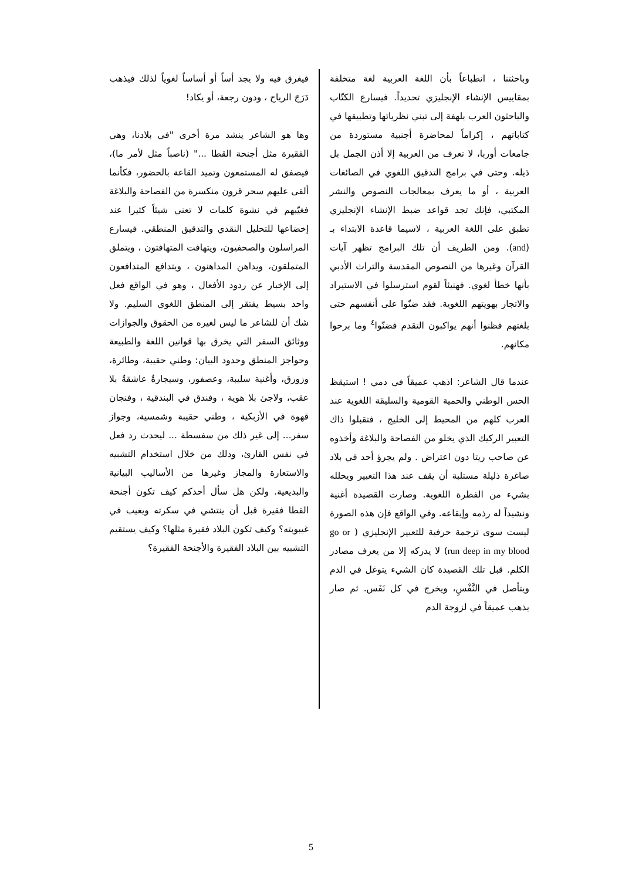وباحثتنا ، انطباعاً بأن اللغة العربية لغة متخلفة بمقاييس الإنشاء الإنجليزي تحديداً. فيسارع الكتّاب والباحثون العرب بلهفة إلى تبني نظرياتها وتطبيقها في كتاباتهم ، إكراماً لمحاضرة أجنبية مستوردة من جامعات أوربا، لا تعرف من العربية إلا أذن الجمل بل ذيله. وحتى في برامج التدقيق اللغوي في الصائغات العربية ، أو ما يعرف بمعالجات النصوص والنشر المكتبي، فإنك تجد قواعد ضبط الإنشاء الإنجليزي تطبق على اللغة العربية ، لاسيما قاعدة الابتداء بـ (and). ومن الطريف أن تلك البرامج تظهر آيات القرآن وغيرها من النصوص المقدسة والتراث الأدبي بأنها خطأ لغوي. فهنيئاً لقوم استرسلوا في الاستيراد والاتجار بهويتهم اللغوية. فقد ضنّوا على أنفسهم حتى بلغتهم فظنوا أنهم يواكبون التقدم فضنّوا<sup>٤</sup> وما برحوا مكانهم.
عندما قال الشاعر: اذهب عميقاً في دمي ! استيقظ الحس الوطني والحمية القومية والسليقة اللغوية عند العرب كلهم من المحيط إلى الخليج ، فتقبلوا ذاك التعبير الركيك الذي يخلو من الفصاحة والبلاغة وأخذوه عن صاحب ريتا دون اعتراض . ولم يجرؤ أحد في بلاد صاغرة ذليلة مستلبة أن يقف عند هذا التعبير ويحلله بشيء من الفطرة اللغوية. وصارت القصيدة أغنية ونشيداً له رذمه وإيقاعه. وفي الواقع فإن هذه الصورة ليست سوى ترجمة حرفية للتعبير الإنجليزي ( go or run deep in my blood) لا يدركه إلا من يعرف مصادر الكلم. قبل تلك القصيدة كان الشيء يتوغل في الدم ويتأصل في النَّفْسِ، ويخرج في كل نَفَس. ثم صار يذهب عميقاً في لزوجة الدم
فيغرق فيه ولا يجد أساً أو أساساً لغوياً لذلك فيذهب دَرَجَ الرياح ، ودون رجعة، أو يكاد!
وها هو الشاعر ينشد مرة أخرى "في بلادنا، وهي الفقيرة مثل أجنحة القطا ..." (ناصباً مثل لأمر ما)، فيصفق له المستمعون وتميد القاعة بالحضور، فكأنما ألقى عليهم سحر قرون منكسرة من الفصاحة والبلاغة فغيّبهم في نشوة كلمات لا تعني شيئاً كثيرا عند إخضاعها للتحليل النقدي والتدقيق المنطقي. فيسارع المراسلون والصحفيون، ويتهافت المتهافتون ، ويتملق المتملقون، ويداهن المداهنون ، ويتدافع المتدافعون إلى الإخبار عن ردود الأفعال ، وهو في الواقع فعل واحد بسيط يفتقر إلى المنطق اللغوي السليم. ولا شك أن للشاعر ما ليس لغيره من الحقوق والجوازات ووثائق السفر التي يخرق بها قوانين اللغة والطبيعة وحواجز المنطق وحدود البيان: وطني حقيبة، وطائرة، وزورق، وأغنية سليبة، وعصفور، وسيجارةُ عاشقةُ بلا عقب، ولاجئ بلا هوية ، وفندق في البندقية ، وفنجان قهوة في الأزبكية ، وطني حقيبة وشمسية، وجواز سفر... إلى غير ذلك من سفسطة ... ليحدث رد فعل في نفس القارئ، وذلك من خلال استخدام التشبيه والاستعارة والمجاز وغيرها من الأساليب البيانية والبديعية. ولكن هل سأل أحدكم كيف تكون أجنحة القطا فقيرة قبل أن ينتشي في سكرته ويغيب في غيبوبته؟ وكيف تكون البلاد فقيرة مثلها؟ وكيف يستقيم التشبيه بين البلاد الفقيرة والأجنحة الفقيرة؟
5